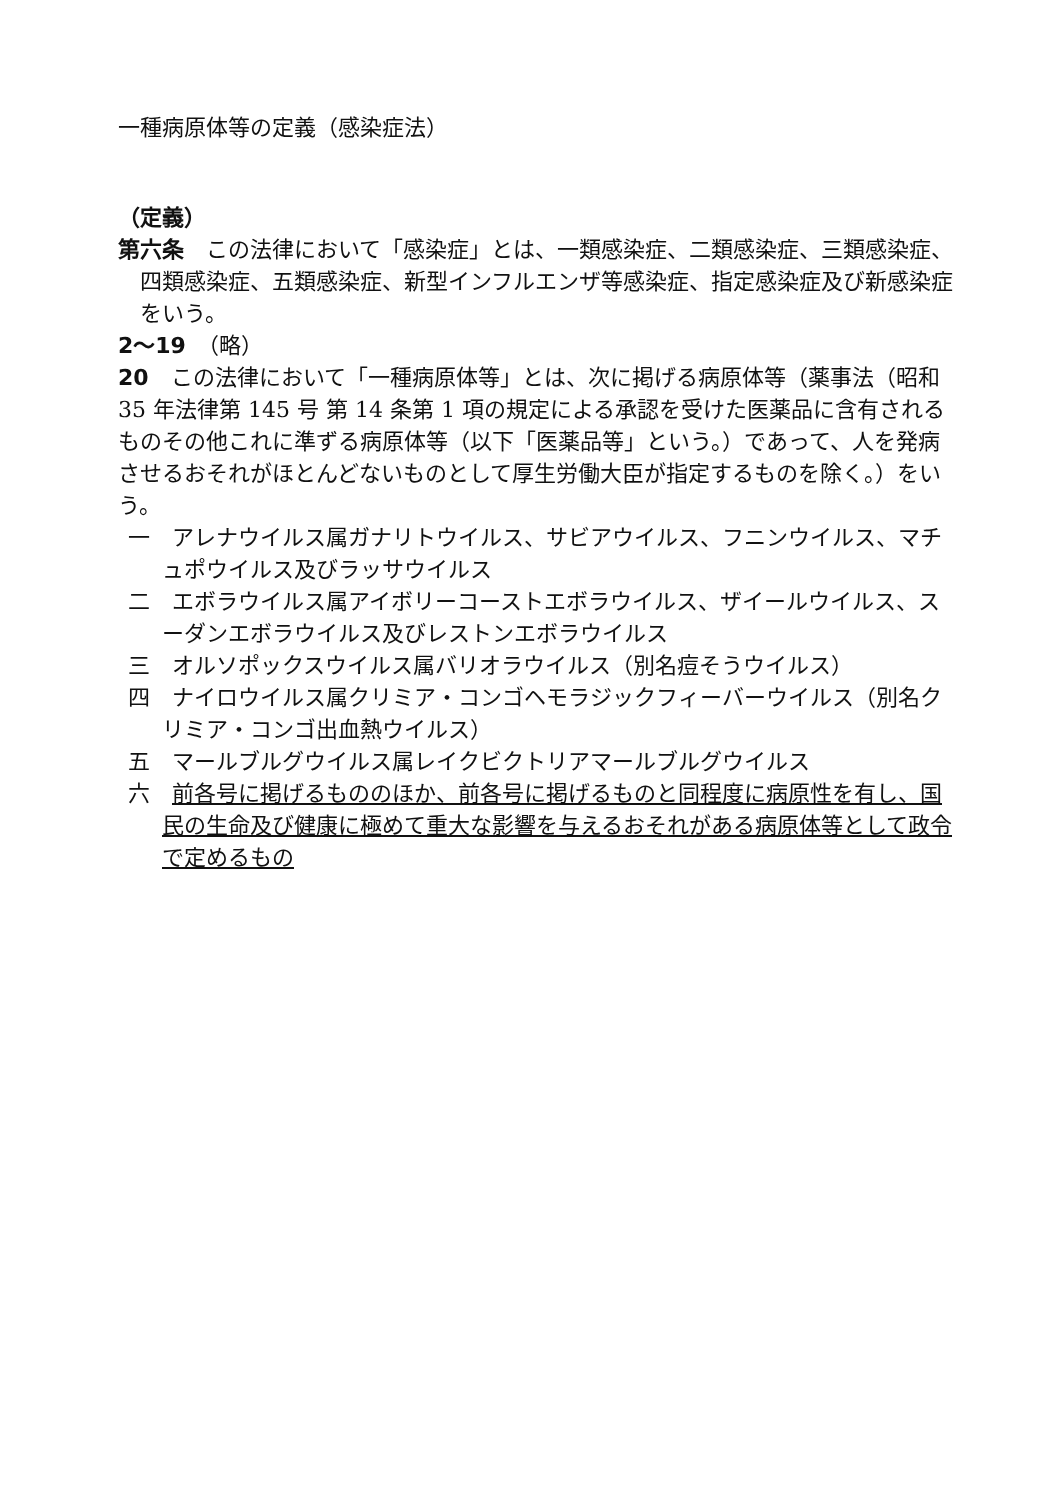一種病原体等の定義（感染症法）
（定義）
第六条　この法律において「感染症」とは、一類感染症、二類感染症、三類感染症、四類感染症、五類感染症、新型インフルエンザ等感染症、指定感染症及び新感染症をいう。
2〜19　（略）
20　この法律において「一種病原体等」とは、次に掲げる病原体等（薬事法（昭和 35 年法律第 145 号 第 14 条第 1 項の規定による承認を受けた医薬品に含有されるものその他これに準ずる病原体等（以下「医薬品等」という。）であって、人を発病させるおそれがほとんどないものとして厚生労働大臣が指定するものを除く。）をいう。
一　アレナウイルス属ガナリトウイルス、サビアウイルス、フニンウイルス、マチュポウイルス及びラッサウイルス
二　エボラウイルス属アイボリーコーストエボラウイルス、ザイールウイルス、スーダンエボラウイルス及びレストンエボラウイルス
三　オルソポックスウイルス属バリオラウイルス（別名痘そうウイルス）
四　ナイロウイルス属クリミア・コンゴヘモラジックフィーバーウイルス（別名クリミア・コンゴ出血熱ウイルス）
五　マールブルグウイルス属レイクビクトリアマールブルグウイルス
六　前各号に掲げるもののほか、前各号に掲げるものと同程度に病原性を有し、国民の生命及び健康に極めて重大な影響を与えるおそれがある病原体等として政令で定めるもの